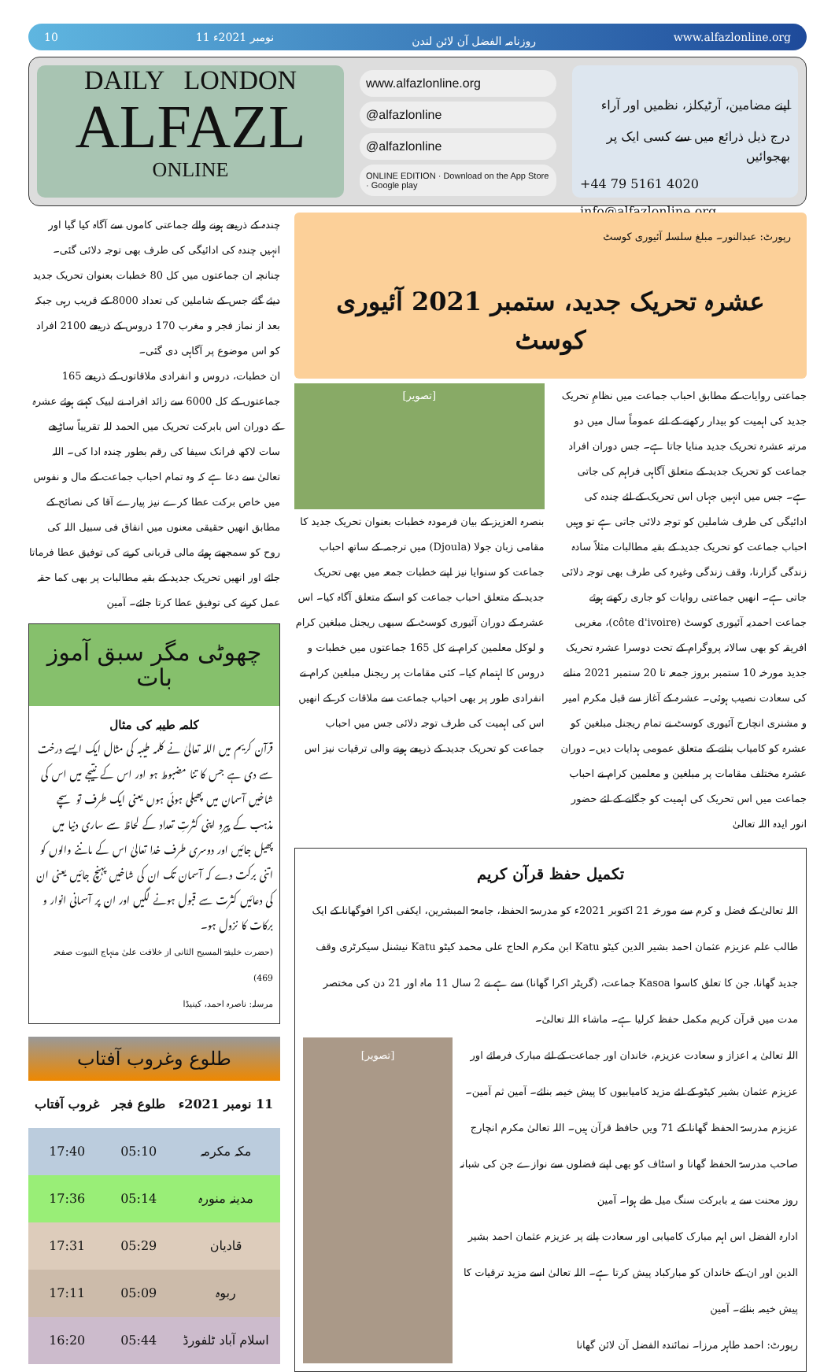10 11 نومبر 2021ء روزنامہ الفضل آن لائن لندن www.alfazlonline.org
DAILY LONDON
ALFAZL
ONLINE
www.alfazlonline.org
@alfazlonline
@alfazlonline
ONLINE EDITION · Download on the App Store · Google play
اپنے مضامین، آرٹیکلز، نظمیں اور آراء درج ذیل ذرائع میں سے کسی ایک پر بھجوائیں
+44 79 5161 4020
info@alfazlonline.org
رپورٹ: عبدالنور۔ مبلغ سلسلہ آئیوری کوسٹ
عشرہ تحریک جدید، ستمبر 2021 آئیوری کوسٹ
جماعتی روایات کے مطابق احباب جماعت میں نظامِ تحریک جدید کی اہمیت کو بیدار رکھنے کے لئے عموماً سال میں دو مرتبہ عشرہ تحریک جدید منایا جاتا ہے۔ جس دوران افراد جماعت کو تحریک جدید کے متعلق آگاہی فراہم کی جاتی ہے۔ جس میں انہیں جہاں اس تحریک کے لئے چندہ کی ادائیگی کی طرف شاملین کو توجہ دلائی جاتی ہے تو وہیں احباب جماعت کو تحریک جدید کے بقیہ مطالبات مثلاً سادہ زندگی گزارنا، وقف زندگی وغیرہ کی طرف بھی توجہ دلائی جاتی ہے۔ انھیں جماعتی روایات کو جاری رکھتے ہوئے جماعت احمدیہ آئیوری کوسٹ (côte d'ivoire)، مغربی افریقہ کو بھی سالانہ پروگرام کے تحت دوسرا عشرہ تحریک جدید مورخہ 10 ستمبر بروز جمعہ تا 20 ستمبر 2021 منانے کی سعادت نصیب ہوئی۔ عشرہ کے آغاز سے قبل مکرم امیر و مشنری انچارج آئیوری کوسٹ نے تمام ریجنل مبلغین کو عشرہ کو کامیاب بنانے کے متعلق عمومی ہدایات دیں۔ دوران عشرہ مختلف مقامات پر مبلغین و معلمین کرام نے احباب جماعت میں اس تحریک کی اہمیت کو جگانے کے لئے حضور انور ایدہ اللہ تعالیٰ
[تصویر]
بنصرہ العزیز کے بیان فرمودہ خطبات بعنوان تحریک جدید کا مقامی زبان جولا (Djoula) میں ترجمہ کے ساتھ احباب جماعت کو سنوایا نیز اپنے خطبات جمعہ میں بھی تحریک جدید کے متعلق احباب جماعت کو اسکے متعلق آگاہ کیا۔ اس عشرہ کے دوران آئیوری کوسٹ کے سبھی ریجنل مبلغین کرام و لوکل معلمین کرام نے کل 165 جماعتوں میں خطبات و دروس کا اہتمام کیا۔ کئی مقامات پر ریجنل مبلغین کرام نے انفرادی طور پر بھی احباب جماعت سے ملاقات کر کے انھیں اس کی اہمیت کی طرف توجہ دلائی جس میں احباب جماعت کو تحریک جدید کے ذریعے ہونے والی ترقیات نیز اس
تکمیل حفظ قرآن کریم
اللہ تعالیٰ کے فضل و کرم سے مورخہ 21 اکتوبر 2021ء کو مدرسۃ الحفظ، جامعۃ المبشرین، ایکفی اکرا افوگھانا کے ایک طالب علم عزیزم عثمان احمد بشیر الدین کیٹو Katu ابن مکرم الحاج علی محمد کیٹو Katu نیشنل سیکرٹری وقف جدید گھانا، جن کا تعلق کاسوا Kasoa جماعت، (گریٹر اکرا گھانا) سے ہے نے 2 سال 11 ماہ اور 21 دن کی مختصر مدت میں قرآن کریم مکمل حفظ کرلیا ہے۔ ماشاء اللہ تعالیٰ۔
اللہ تعالیٰ یہ اعزاز و سعادت عزیزم، خاندان اور جماعت کے لئے مبارک فرمائے اور عزیزم عثمان بشیر کیٹو کے لئے مزید کامیابیوں کا پیش خیمہ بنائے۔ آمین ثم آمین۔ عزیزم مدرسۃ الحفظ گھانا کے 71 ویں حافظ قرآن ہیں۔ اللہ تعالیٰ مکرم انچارج صاحب مدرسۃ الحفظ گھانا و اسٹاف کو بھی اپنے فضلوں سے نوازے جن کی شبانہ روز محنت سے یہ بابرکت سنگ میل طے ہوا۔ آمین
ادارہ الفضل اس اہم مبارک کامیابی اور سعادت پانے پر عزیزم عثمان احمد بشیر الدین اور ان کے خاندان کو مبارکباد پیش کرتا ہے۔ اللہ تعالیٰ اسے مزید ترقیات کا پیش خیمہ بنائے۔ آمین
رپورٹ: احمد طاہر مرزا۔ نمائندہ الفضل آن لائن گھانا
[تصویر]
چندہ کے ذریعے ہونے والے جماعتی کاموں سے آگاہ کیا گیا اور انہیں چندہ کی ادائیگی کی طرف بھی توجہ دلائی گئی۔ چنانچہ ان جماعتوں میں کل 80 خطبات بعنوان تحریک جدید دیئے گئے جس کے شاملین کی تعداد 8000 کے قریب رہی جبکہ بعد از نماز فجر و مغرب 170 دروس کے ذریعے 2100 افراد کو اس موضوع پر آگاہی دی گئی۔
ان خطبات، دروس و انفرادی ملاقاتوں کے ذریعے 165 جماعتوں کے کل 6000 سے زائد افراد نے لبیک کہتے ہوئے عشرہ کے دوران اس بابرکت تحریک میں الحمد للہ تقریباً ساڑھے سات لاکھ فرانک سیفا کی رقم بطور چندہ ادا کی۔ اللہ تعالیٰ سے دعا ہے کہ وہ تمام احباب جماعت کے مال و نفوس میں خاص برکت عطا کرے نیز پیارے آقا کی نصائح کے مطابق انھیں حقیقی معنوں میں انفاق فی سبیل اللہ کی روح کو سمجھتے ہوئے مالی قربانی کرنے کی توفیق عطا فرماتا جائے اور انھیں تحریک جدید کے بقیہ مطالبات پر بھی کما حقہ عمل کرنے کی توفیق عطا کرتا جائے۔ آمین
چھوٹی مگر سبق آموز بات
کلمہ طیبہ کی مثال
قرآن کریم میں اللہ تعالیٰ نے کلمہ طیبہ کی مثال ایک ایسے درخت سے دی ہے جس کا تنا مضبوط ہو اور اس کے نتیجے میں اس کی شاخیں آسمان میں پھیلی ہوئی ہوں یعنی ایک طرف تو سچے مذہب کے پیرو اپنی کثرتِ تعداد کے لحاظ سے ساری دنیا میں پھیل جائیں اور دوسری طرف خدا تعالیٰ اس کے ماننے والوں کو اتنی برکت دے کہ آسمان تک ان کی شاخیں پہنچ جائیں یعنی ان کی دعائیں کثرت سے قبول ہونے لگیں اور ان پر آسمانی انوار و برکات کا نزول ہو۔
(حضرت خلیفۃ المسیح الثانی از خلافت علیٰ منہاج النبوت صفحہ 469)
مرسلہ: ناصرہ احمد، کینیڈا
طلوع وغروب آفتاب
| 11 نومبر 2021ء | طلوع فجر | غروب آفتاب |
| --- | --- | --- |
| مکہ مکرمہ | 05:10 | 17:40 |
| مدینہ منورہ | 05:14 | 17:36 |
| قادیان | 05:29 | 17:31 |
| ربوہ | 05:09 | 17:11 |
| اسلام آباد ٹلفورڈ | 05:44 | 16:20 |